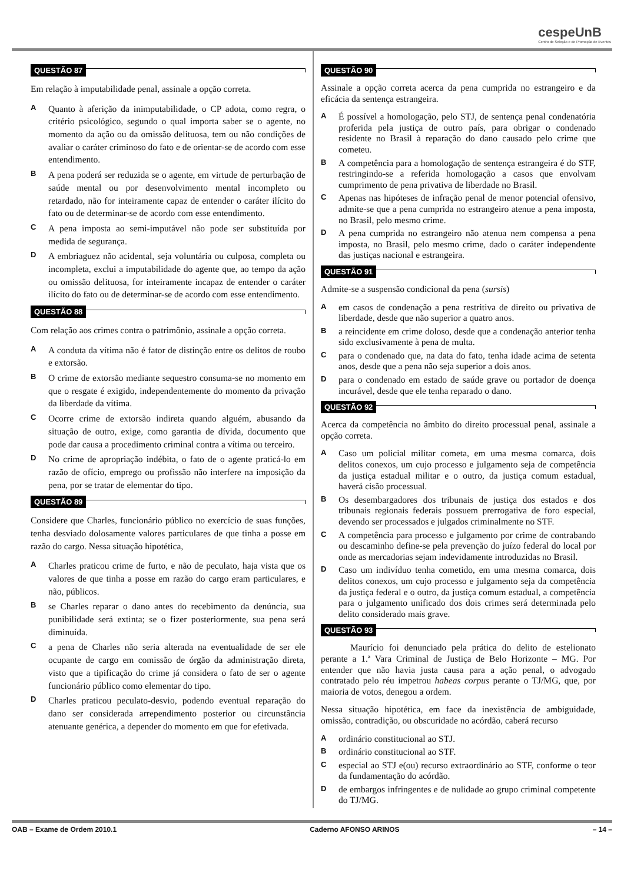cespeUnB
Centro de Seleção e de Promoção de Eventos
QUESTÃO 87
Em relação à imputabilidade penal, assinale a opção correta.
A
Quanto à aferição da inimputabilidade, o CP adota, como regra, o critério psicológico, segundo o qual importa saber se o agente, no momento da ação ou da omissão delituosa, tem ou não condições de avaliar o caráter criminoso do fato e de orientar-se de acordo com esse entendimento.
B
A pena poderá ser reduzida se o agente, em virtude de perturbação de saúde mental ou por desenvolvimento mental incompleto ou retardado, não for inteiramente capaz de entender o caráter ilícito do fato ou de determinar-se de acordo com esse entendimento.
C
A pena imposta ao semi-imputável não pode ser substituída por medida de segurança.
D
A embriaguez não acidental, seja voluntária ou culposa, completa ou incompleta, exclui a imputabilidade do agente que, ao tempo da ação ou omissão delituosa, for inteiramente incapaz de entender o caráter ilícito do fato ou de determinar-se de acordo com esse entendimento.
QUESTÃO 88
Com relação aos crimes contra o patrimônio, assinale a opção correta.
A
A conduta da vítima não é fator de distinção entre os delitos de roubo e extorsão.
B
O crime de extorsão mediante sequestro consuma-se no momento em que o resgate é exigido, independentemente do momento da privação da liberdade da vítima.
C
Ocorre crime de extorsão indireta quando alguém, abusando da situação de outro, exige, como garantia de dívida, documento que pode dar causa a procedimento criminal contra a vítima ou terceiro.
D
No crime de apropriação indébita, o fato de o agente praticá-lo em razão de ofício, emprego ou profissão não interfere na imposição da pena, por se tratar de elementar do tipo.
QUESTÃO 89
Considere que Charles, funcionário público no exercício de suas funções, tenha desviado dolosamente valores particulares de que tinha a posse em razão do cargo. Nessa situação hipotética,
A
Charles praticou crime de furto, e não de peculato, haja vista que os valores de que tinha a posse em razão do cargo eram particulares, e não, públicos.
B
se Charles reparar o dano antes do recebimento da denúncia, sua punibilidade será extinta; se o fizer posteriormente, sua pena será diminuída.
C
a pena de Charles não seria alterada na eventualidade de ser ele ocupante de cargo em comissão de órgão da administração direta, visto que a tipificação do crime já considera o fato de ser o agente funcionário público como elementar do tipo.
D
Charles praticou peculato-desvio, podendo eventual reparação do dano ser considerada arrependimento posterior ou circunstância atenuante genérica, a depender do momento em que for efetivada.
QUESTÃO 90
Assinale a opção correta acerca da pena cumprida no estrangeiro e da eficácia da sentença estrangeira.
A
É possível a homologação, pelo STJ, de sentença penal condenatória proferida pela justiça de outro país, para obrigar o condenado residente no Brasil à reparação do dano causado pelo crime que cometeu.
B
A competência para a homologação de sentença estrangeira é do STF, restringindo-se a referida homologação a casos que envolvam cumprimento de pena privativa de liberdade no Brasil.
C
Apenas nas hipóteses de infração penal de menor potencial ofensivo, admite-se que a pena cumprida no estrangeiro atenue a pena imposta, no Brasil, pelo mesmo crime.
D
A pena cumprida no estrangeiro não atenua nem compensa a pena imposta, no Brasil, pelo mesmo crime, dado o caráter independente das justiças nacional e estrangeira.
QUESTÃO 91
Admite-se a suspensão condicional da pena (sursis)
A
em casos de condenação a pena restritiva de direito ou privativa de liberdade, desde que não superior a quatro anos.
B
a reincidente em crime doloso, desde que a condenação anterior tenha sido exclusivamente à pena de multa.
C
para o condenado que, na data do fato, tenha idade acima de setenta anos, desde que a pena não seja superior a dois anos.
D
para o condenado em estado de saúde grave ou portador de doença incurável, desde que ele tenha reparado o dano.
QUESTÃO 92
Acerca da competência no âmbito do direito processual penal, assinale a opção correta.
A
Caso um policial militar cometa, em uma mesma comarca, dois delitos conexos, um cujo processo e julgamento seja de competência da justiça estadual militar e o outro, da justiça comum estadual, haverá cisão processual.
B
Os desembargadores dos tribunais de justiça dos estados e dos tribunais regionais federais possuem prerrogativa de foro especial, devendo ser processados e julgados criminalmente no STF.
C
A competência para processo e julgamento por crime de contrabando ou descaminho define-se pela prevenção do juízo federal do local por onde as mercadorias sejam indevidamente introduzidas no Brasil.
D
Caso um indivíduo tenha cometido, em uma mesma comarca, dois delitos conexos, um cujo processo e julgamento seja da competência da justiça federal e o outro, da justiça comum estadual, a competência para o julgamento unificado dos dois crimes será determinada pelo delito considerado mais grave.
QUESTÃO 93
Maurício foi denunciado pela prática do delito de estelionato perante a 1.ª Vara Criminal de Justiça de Belo Horizonte – MG. Por entender que não havia justa causa para a ação penal, o advogado contratado pelo réu impetrou habeas corpus perante o TJ/MG, que, por maioria de votos, denegou a ordem.
Nessa situação hipotética, em face da inexistência de ambiguidade, omissão, contradição, ou obscuridade no acórdão, caberá recurso
A
ordinário constitucional ao STJ.
B
ordinário constitucional ao STF.
C
especial ao STJ e(ou) recurso extraordinário ao STF, conforme o teor da fundamentação do acórdão.
D
de embargos infringentes e de nulidade ao grupo criminal competente do TJ/MG.
OAB – Exame de Ordem 2010.1 Caderno AFONSO ARINOS – 14 –